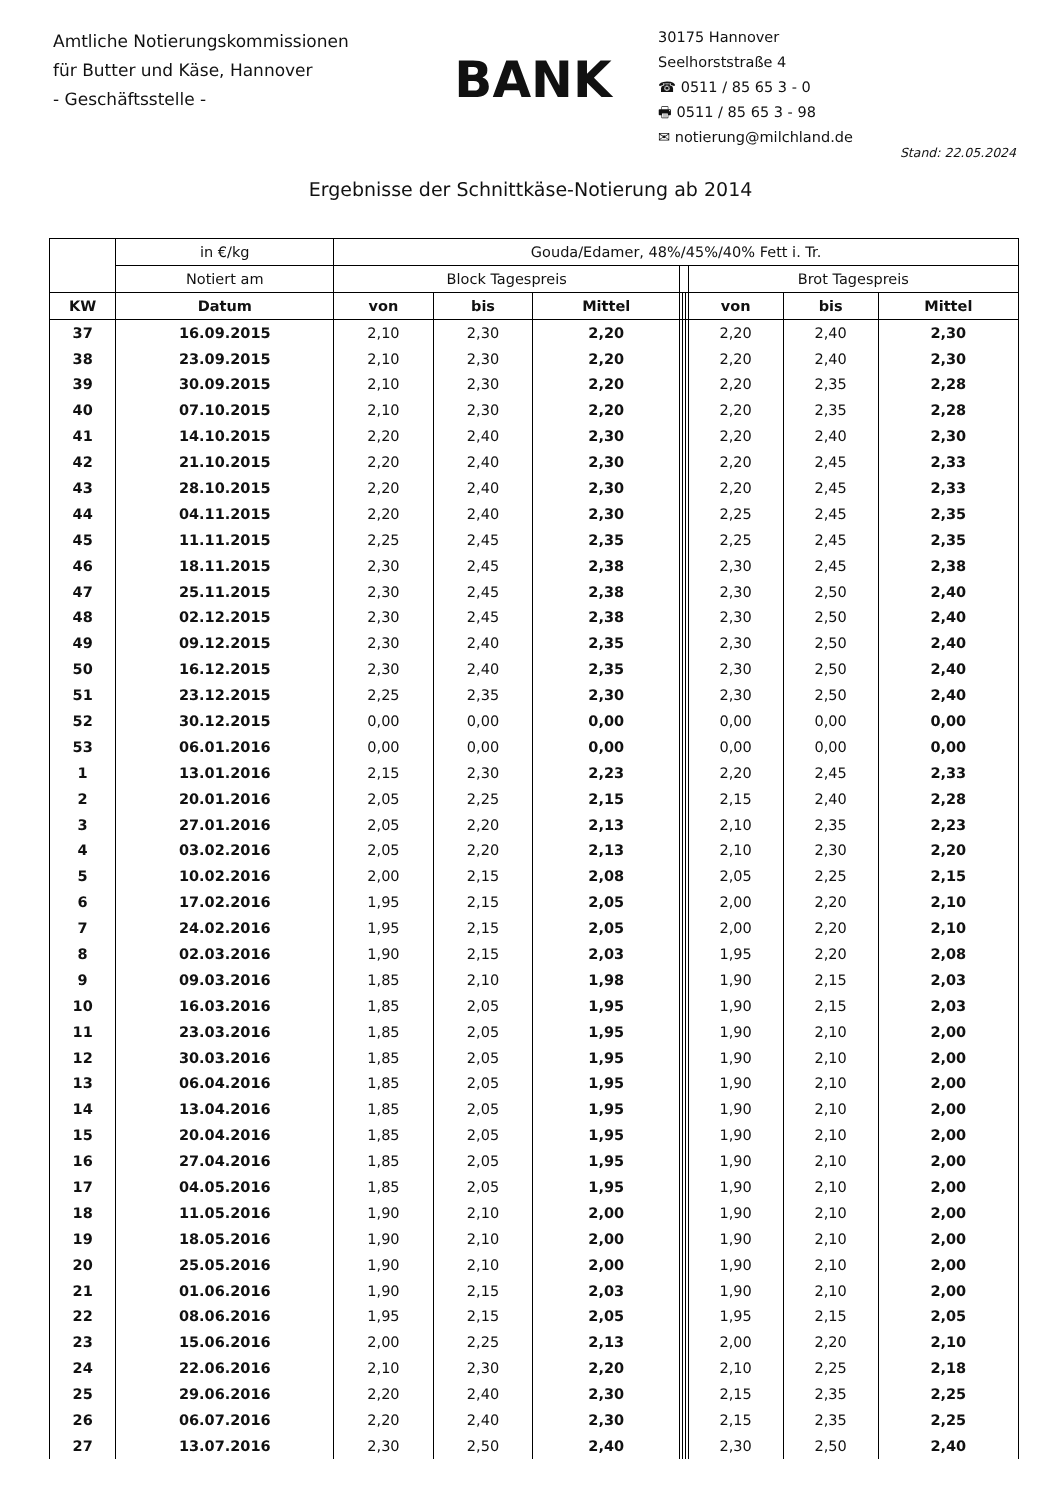Amtliche Notierungskommissionen
für Butter und Käse, Hannover
- Geschäftsstelle -
BANK
30175 Hannover
Seelhorststraße 4
☎ 0511 / 85 65 3 - 0
🖶 0511 / 85 65 3 - 98
✉ notierung@milchland.de
Stand: 22.05.2024
Ergebnisse der Schnittkäse-Notierung ab 2014
| | in €/kg | Gouda/Edamer, 48%/45%/40% Fett i. Tr. | | | | | | | | |
| --- | --- | --- | --- | --- | --- | --- | --- | --- | --- | --- |
| | Notiert am | Block Tagespreis | | | | | | Brot Tagespreis | | |
| KW | Datum | von | bis | Mittel | | | | von | bis | Mittel |
| 37 | 16.09.2015 | 2,10 | 2,30 | 2,20 | | | | 2,20 | 2,40 | 2,30 |
| 38 | 23.09.2015 | 2,10 | 2,30 | 2,20 | | | | 2,20 | 2,40 | 2,30 |
| 39 | 30.09.2015 | 2,10 | 2,30 | 2,20 | | | | 2,20 | 2,35 | 2,28 |
| 40 | 07.10.2015 | 2,10 | 2,30 | 2,20 | | | | 2,20 | 2,35 | 2,28 |
| 41 | 14.10.2015 | 2,20 | 2,40 | 2,30 | | | | 2,20 | 2,40 | 2,30 |
| 42 | 21.10.2015 | 2,20 | 2,40 | 2,30 | | | | 2,20 | 2,45 | 2,33 |
| 43 | 28.10.2015 | 2,20 | 2,40 | 2,30 | | | | 2,20 | 2,45 | 2,33 |
| 44 | 04.11.2015 | 2,20 | 2,40 | 2,30 | | | | 2,25 | 2,45 | 2,35 |
| 45 | 11.11.2015 | 2,25 | 2,45 | 2,35 | | | | 2,25 | 2,45 | 2,35 |
| 46 | 18.11.2015 | 2,30 | 2,45 | 2,38 | | | | 2,30 | 2,45 | 2,38 |
| 47 | 25.11.2015 | 2,30 | 2,45 | 2,38 | | | | 2,30 | 2,50 | 2,40 |
| 48 | 02.12.2015 | 2,30 | 2,45 | 2,38 | | | | 2,30 | 2,50 | 2,40 |
| 49 | 09.12.2015 | 2,30 | 2,40 | 2,35 | | | | 2,30 | 2,50 | 2,40 |
| 50 | 16.12.2015 | 2,30 | 2,40 | 2,35 | | | | 2,30 | 2,50 | 2,40 |
| 51 | 23.12.2015 | 2,25 | 2,35 | 2,30 | | | | 2,30 | 2,50 | 2,40 |
| 52 | 30.12.2015 | 0,00 | 0,00 | 0,00 | | | | 0,00 | 0,00 | 0,00 |
| 53 | 06.01.2016 | 0,00 | 0,00 | 0,00 | | | | 0,00 | 0,00 | 0,00 |
| 1 | 13.01.2016 | 2,15 | 2,30 | 2,23 | | | | 2,20 | 2,45 | 2,33 |
| 2 | 20.01.2016 | 2,05 | 2,25 | 2,15 | | | | 2,15 | 2,40 | 2,28 |
| 3 | 27.01.2016 | 2,05 | 2,20 | 2,13 | | | | 2,10 | 2,35 | 2,23 |
| 4 | 03.02.2016 | 2,05 | 2,20 | 2,13 | | | | 2,10 | 2,30 | 2,20 |
| 5 | 10.02.2016 | 2,00 | 2,15 | 2,08 | | | | 2,05 | 2,25 | 2,15 |
| 6 | 17.02.2016 | 1,95 | 2,15 | 2,05 | | | | 2,00 | 2,20 | 2,10 |
| 7 | 24.02.2016 | 1,95 | 2,15 | 2,05 | | | | 2,00 | 2,20 | 2,10 |
| 8 | 02.03.2016 | 1,90 | 2,15 | 2,03 | | | | 1,95 | 2,20 | 2,08 |
| 9 | 09.03.2016 | 1,85 | 2,10 | 1,98 | | | | 1,90 | 2,15 | 2,03 |
| 10 | 16.03.2016 | 1,85 | 2,05 | 1,95 | | | | 1,90 | 2,15 | 2,03 |
| 11 | 23.03.2016 | 1,85 | 2,05 | 1,95 | | | | 1,90 | 2,10 | 2,00 |
| 12 | 30.03.2016 | 1,85 | 2,05 | 1,95 | | | | 1,90 | 2,10 | 2,00 |
| 13 | 06.04.2016 | 1,85 | 2,05 | 1,95 | | | | 1,90 | 2,10 | 2,00 |
| 14 | 13.04.2016 | 1,85 | 2,05 | 1,95 | | | | 1,90 | 2,10 | 2,00 |
| 15 | 20.04.2016 | 1,85 | 2,05 | 1,95 | | | | 1,90 | 2,10 | 2,00 |
| 16 | 27.04.2016 | 1,85 | 2,05 | 1,95 | | | | 1,90 | 2,10 | 2,00 |
| 17 | 04.05.2016 | 1,85 | 2,05 | 1,95 | | | | 1,90 | 2,10 | 2,00 |
| 18 | 11.05.2016 | 1,90 | 2,10 | 2,00 | | | | 1,90 | 2,10 | 2,00 |
| 19 | 18.05.2016 | 1,90 | 2,10 | 2,00 | | | | 1,90 | 2,10 | 2,00 |
| 20 | 25.05.2016 | 1,90 | 2,10 | 2,00 | | | | 1,90 | 2,10 | 2,00 |
| 21 | 01.06.2016 | 1,90 | 2,15 | 2,03 | | | | 1,90 | 2,10 | 2,00 |
| 22 | 08.06.2016 | 1,95 | 2,15 | 2,05 | | | | 1,95 | 2,15 | 2,05 |
| 23 | 15.06.2016 | 2,00 | 2,25 | 2,13 | | | | 2,00 | 2,20 | 2,10 |
| 24 | 22.06.2016 | 2,10 | 2,30 | 2,20 | | | | 2,10 | 2,25 | 2,18 |
| 25 | 29.06.2016 | 2,20 | 2,40 | 2,30 | | | | 2,15 | 2,35 | 2,25 |
| 26 | 06.07.2016 | 2,20 | 2,40 | 2,30 | | | | 2,15 | 2,35 | 2,25 |
| 27 | 13.07.2016 | 2,30 | 2,50 | 2,40 | | | | 2,30 | 2,50 | 2,40 |